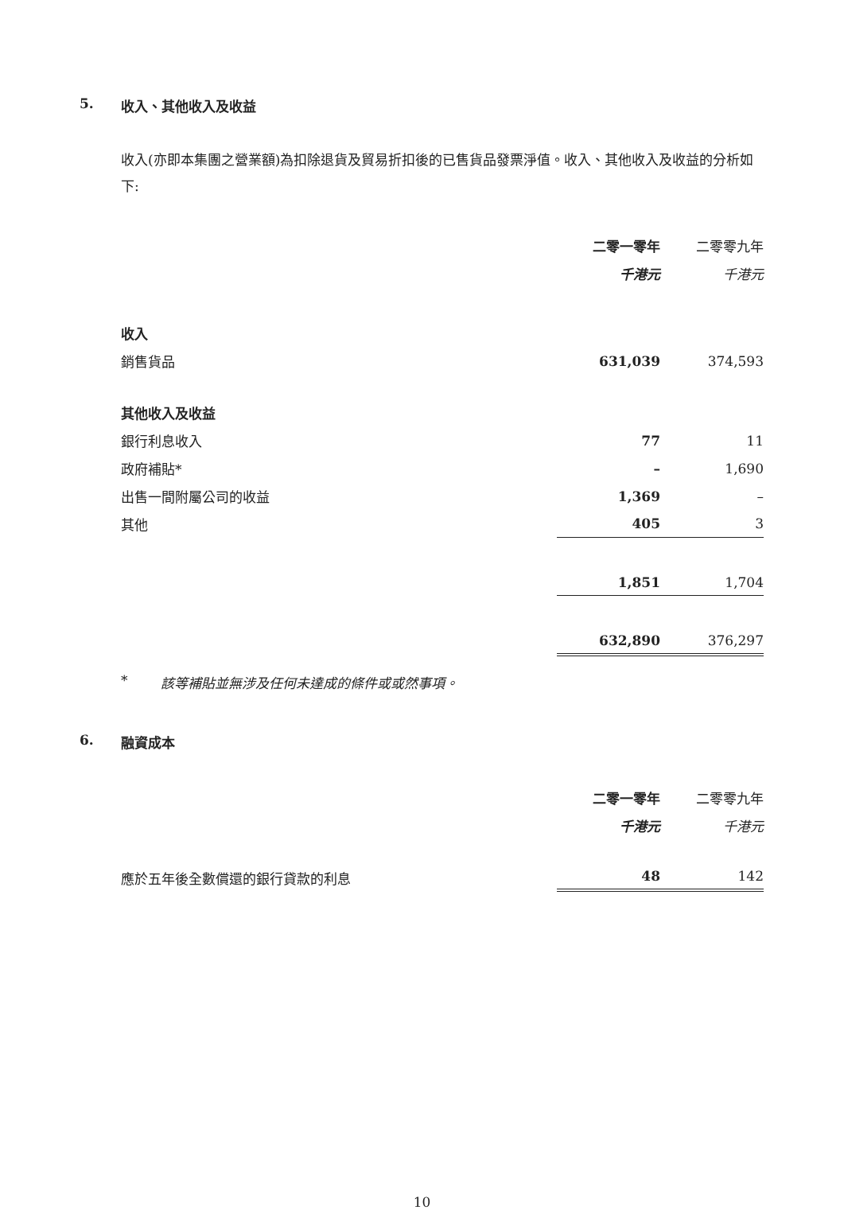5. 收入、其他收入及收益
收入(亦即本集團之營業額)為扣除退貨及貿易折扣後的已售貨品發票淨值。收入、其他收入及收益的分析如下:
| | 二零一零年 | | 二零零九年 |
| --- | --- | --- | --- |
| | 千港元 | | 千港元 |
| 收入 | | | |
| 銷售貨品 | 631,039 | | 374,593 |
| 其他收入及收益 | | | |
| 銀行利息收入 | 77 | | 11 |
| 政府補貼* | – | | 1,690 |
| 出售一間附屬公司的收益 | 1,369 | | – |
| 其他 | 405 | | 3 |
| | 1,851 | | 1,704 |
| | 632,890 | | 376,297 |
* 該等補貼並無涉及任何未達成的條件或或然事項。
6. 融資成本
| | 二零一零年 | | 二零零九年 |
| --- | --- | --- | --- |
| | 千港元 | | 千港元 |
| 應於五年後全數償還的銀行貸款的利息 | 48 | | 142 |
10